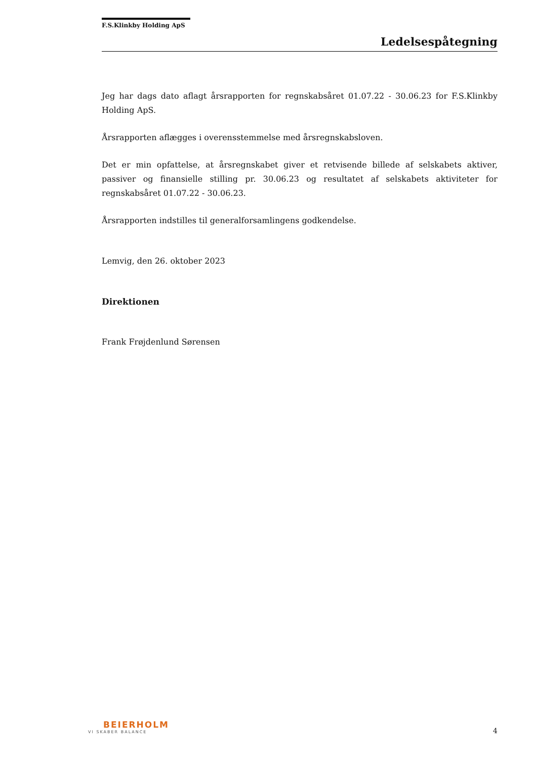F.S.Klinkby Holding ApS
Ledelsespåtegning
Jeg har dags dato aflagt årsrapporten for regnskabsåret 01.07.22 - 30.06.23 for F.S.Klinkby Holding ApS.
Årsrapporten aflægges i overensstemmelse med årsregnskabsloven.
Det er min opfattelse, at årsregnskabet giver et retvisende billede af selskabets aktiver, passiver og finansielle stilling pr. 30.06.23 og resultatet af selskabets aktiviteter for regnskabsåret 01.07.22 - 30.06.23.
Årsrapporten indstilles til generalforsamlingens godkendelse.
Lemvig, den 26. oktober 2023
Direktionen
Frank Frøjdenlund Sørensen
BEIERHOLM
VI SKABER BALANCE
4